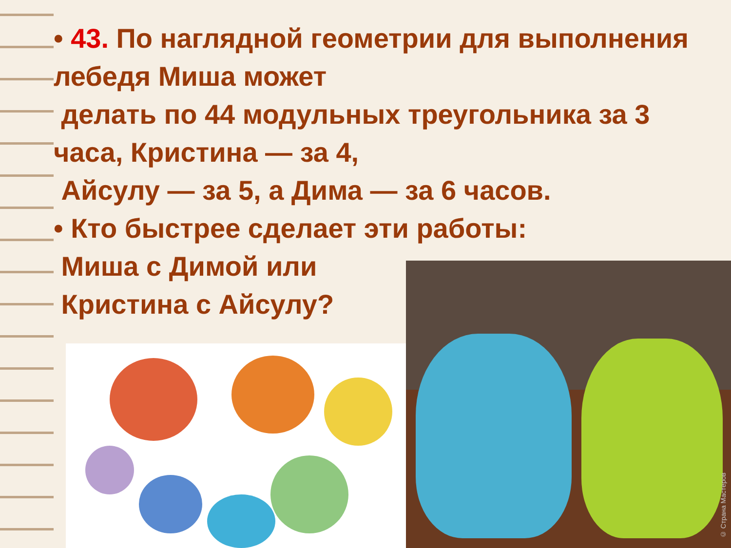• 43. По наглядной геометрии для выполнения лебедя Миша может
делать по 44 модульных треугольника за 3 часа, Кристина — за 4,
Айсулу — за 5, а Дима — за 6 часов.
• Кто быстрее сделает эти работы:
Миша с Димой или
Кристина с Айсулу?
© Страна Мастеров